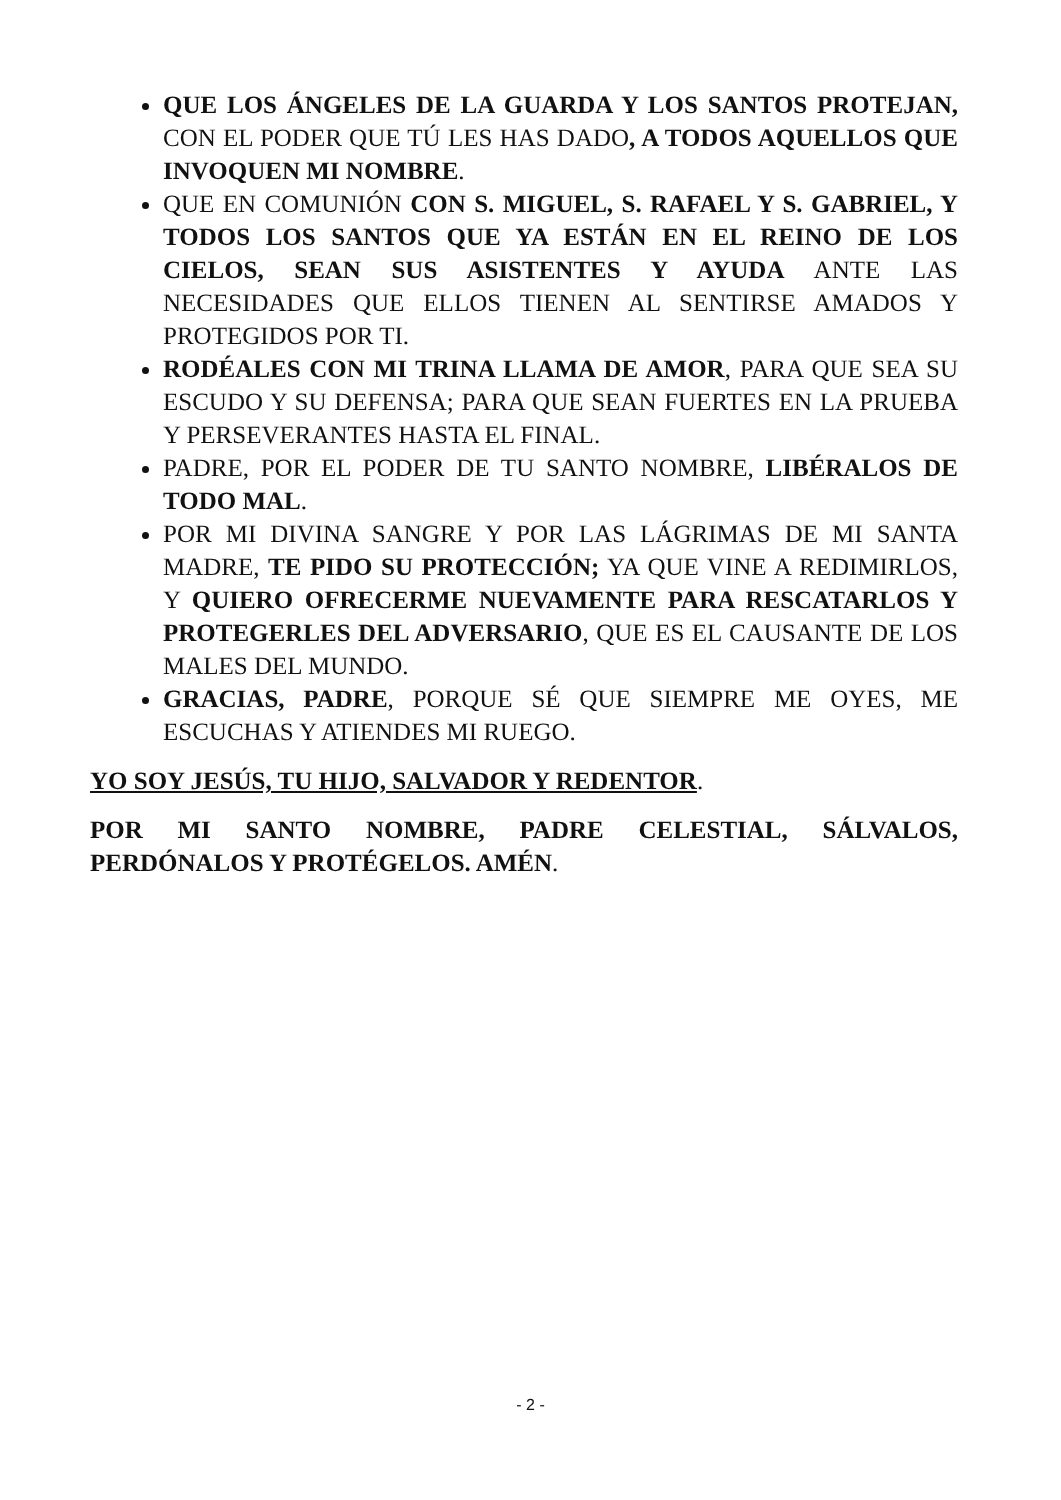QUE LOS ÁNGELES DE LA GUARDA Y LOS SANTOS PROTEJAN, CON EL PODER QUE TÚ LES HAS DADO, A TODOS AQUELLOS QUE INVOQUEN MI NOMBRE.
QUE EN COMUNIÓN CON S. MIGUEL, S. RAFAEL Y S. GABRIEL, Y TODOS LOS SANTOS QUE YA ESTÁN EN EL REINO DE LOS CIELOS, SEAN SUS ASISTENTES Y AYUDA ANTE LAS NECESIDADES QUE ELLOS TIENEN AL SENTIRSE AMADOS Y PROTEGIDOS POR TI.
RODÉALES CON MI TRINA LLAMA DE AMOR, PARA QUE SEA SU ESCUDO Y SU DEFENSA; PARA QUE SEAN FUERTES EN LA PRUEBA Y PERSEVERANTES HASTA EL FINAL.
PADRE, POR EL PODER DE TU SANTO NOMBRE, LIBÉRALOS DE TODO MAL.
POR MI DIVINA SANGRE Y POR LAS LÁGRIMAS DE MI SANTA MADRE, TE PIDO SU PROTECCIÓN; YA QUE VINE A REDIMIRLOS, Y QUIERO OFRECERME NUEVAMENTE PARA RESCATARLOS Y PROTEGERLES DEL ADVERSARIO, QUE ES EL CAUSANTE DE LOS MALES DEL MUNDO.
GRACIAS, PADRE, PORQUE SÉ QUE SIEMPRE ME OYES, ME ESCUCHAS Y ATIENDES MI RUEGO.
YO SOY JESÚS, TU HIJO, SALVADOR Y REDENTOR.
POR MI SANTO NOMBRE, PADRE CELESTIAL, SÁLVALOS, PERDÓNALOS Y PROTÉGELOS. AMÉN.
- 2 -